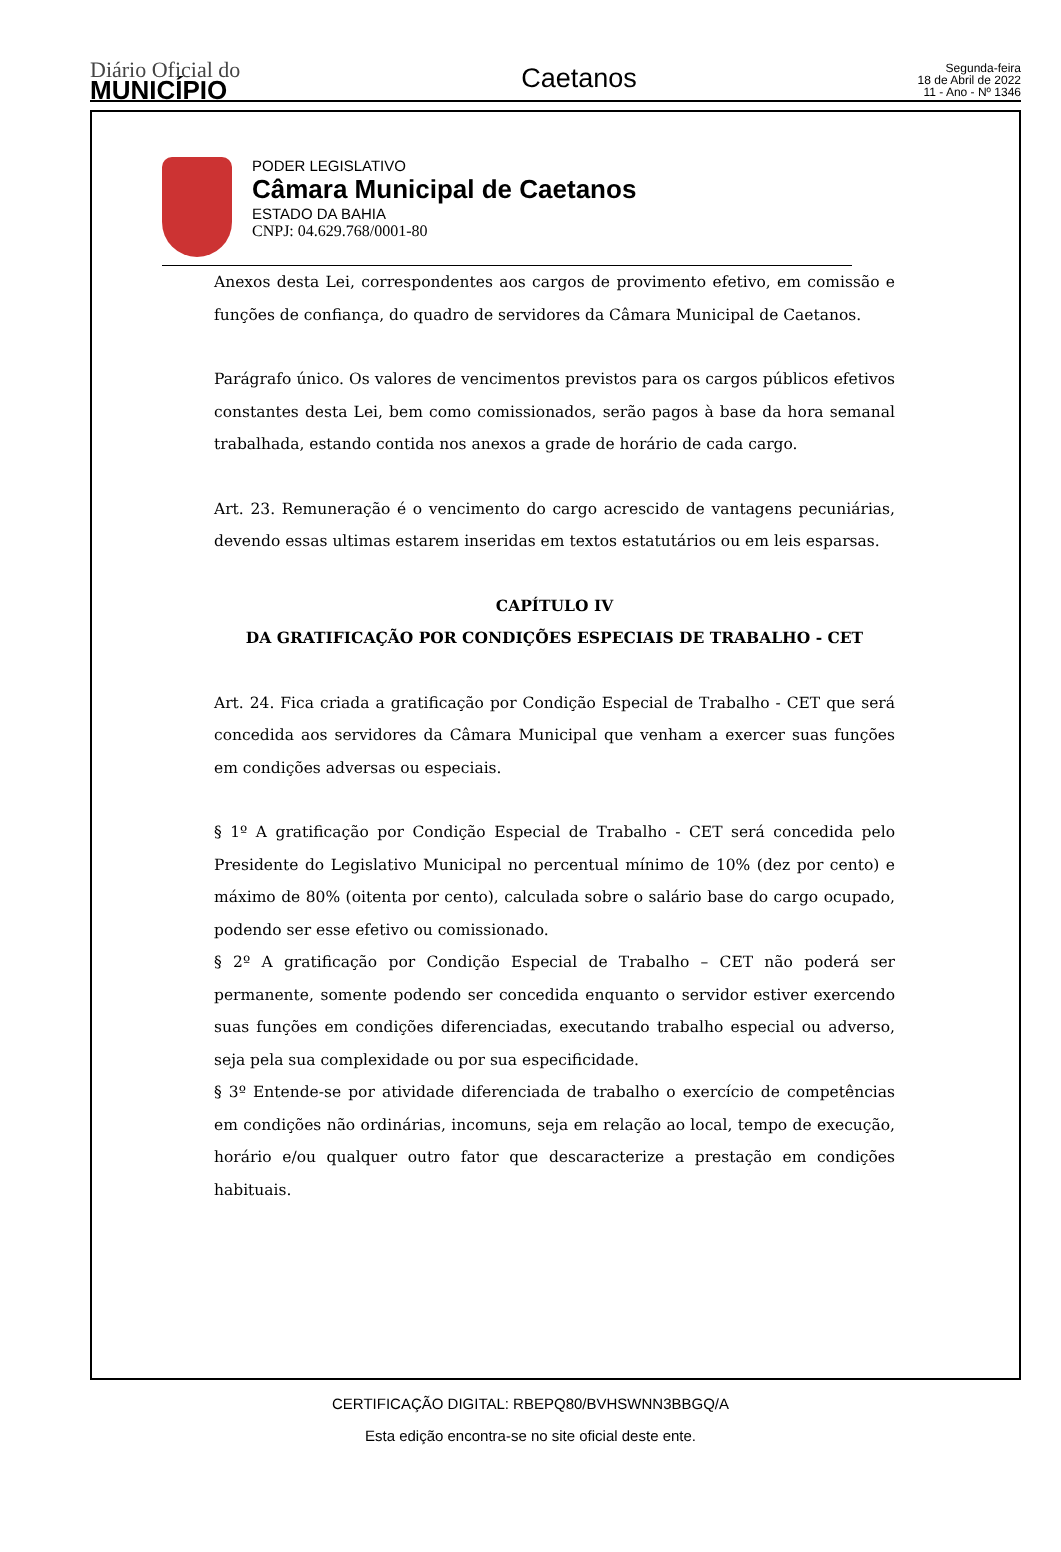Diário Oficial do
MUNICÍPIO
Caetanos
Segunda-feira
18 de Abril de 2022
11 - Ano - Nº 1346
PODER LEGISLATIVO
Câmara Municipal de Caetanos
ESTADO DA BAHIA
CNPJ: 04.629.768/0001-80
Anexos desta Lei, correspondentes aos cargos de provimento efetivo, em comissão e funções de confiança, do quadro de servidores da Câmara Municipal de Caetanos.
Parágrafo único. Os valores de vencimentos previstos para os cargos públicos efetivos constantes desta Lei, bem como comissionados, serão pagos à base da hora semanal trabalhada, estando contida nos anexos a grade de horário de cada cargo.
Art. 23. Remuneração é o vencimento do cargo acrescido de vantagens pecuniárias, devendo essas ultimas estarem inseridas em textos estatutários ou em leis esparsas.
CAPÍTULO IV
DA GRATIFICAÇÃO POR CONDIÇÕES ESPECIAIS DE TRABALHO - CET
Art. 24. Fica criada a gratificação por Condição Especial de Trabalho - CET que será concedida aos servidores da Câmara Municipal que venham a exercer suas funções em condições adversas ou especiais.
§ 1º A gratificação por Condição Especial de Trabalho - CET será concedida pelo Presidente do Legislativo Municipal no percentual mínimo de 10% (dez por cento) e máximo de 80% (oitenta por cento), calculada sobre o salário base do cargo ocupado, podendo ser esse efetivo ou comissionado.
§ 2º A gratificação por Condição Especial de Trabalho – CET não poderá ser permanente, somente podendo ser concedida enquanto o servidor estiver exercendo suas funções em condições diferenciadas, executando trabalho especial ou adverso, seja pela sua complexidade ou por sua especificidade.
§ 3º Entende-se por atividade diferenciada de trabalho o exercício de competências em condições não ordinárias, incomuns, seja em relação ao local, tempo de execução, horário e/ou qualquer outro fator que descaracterize a prestação em condições habituais.
CERTIFICAÇÃO DIGITAL: RBEPQ80/BVHSWNN3BBGQ/A
Esta edição encontra-se no site oficial deste ente.